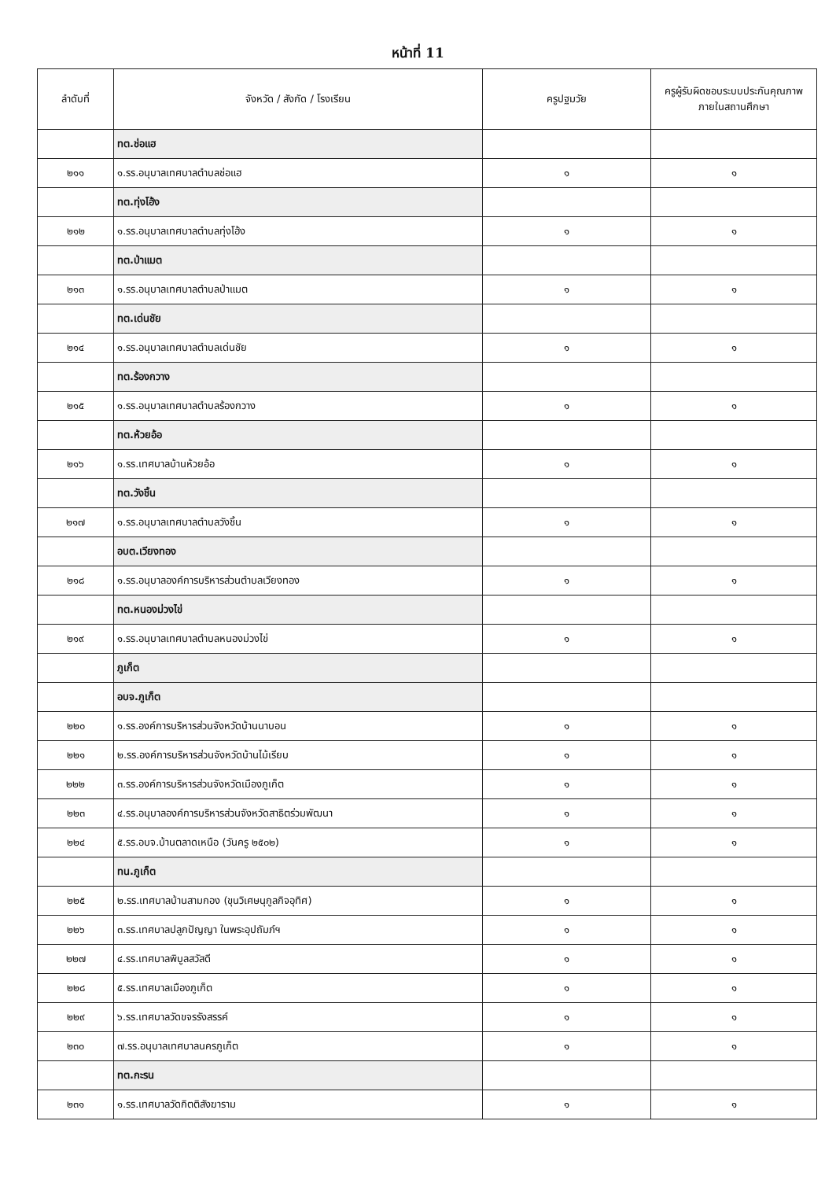หน้าที่ 11
| ลำดับที่ | จังหวัด / สังกัด / โรงเรียน | ครูปฐมวัย | ครูผู้รับผิดชอบระบบประกันคุณภาพภายในสถานศึกษา |
| --- | --- | --- | --- |
| | ทต.ช่อแฮ | | |
| ๒๑๑ | ๑.รร.อนุบาลเทศบาลตำบลช่อแฮ | ๑ | ๑ |
| | ทต.ทุ่งโฮ้ง | | |
| ๒๑๒ | ๑.รร.อนุบาลเทศบาลตำบลทุ่งโฮ้ง | ๑ | ๑ |
| | ทต.ป่าแมต | | |
| ๒๑๓ | ๑.รร.อนุบาลเทศบาลตำบลป่าแมต | ๑ | ๑ |
| | ทต.เด่นชัย | | |
| ๒๑๔ | ๑.รร.อนุบาลเทศบาลตำบลเด่นชัย | ๑ | ๑ |
| | ทต.ร้องกวาง | | |
| ๒๑๕ | ๑.รร.อนุบาลเทศบาลตำบลร้องกวาง | ๑ | ๑ |
| | ทต.ห้วยอ้อ | | |
| ๒๑๖ | ๑.รร.เทศบาลบ้านห้วยอ้อ | ๑ | ๑ |
| | ทต.วังชิ้น | | |
| ๒๑๗ | ๑.รร.อนุบาลเทศบาลตำบลวังชิ้น | ๑ | ๑ |
| | อบต.เวียงทอง | | |
| ๒๑๘ | ๑.รร.อนุบาลองค์การบริหารส่วนตำบลเวียงทอง | ๑ | ๑ |
| | ทต.หนองม่วงไข่ | | |
| ๒๑๙ | ๑.รร.อนุบาลเทศบาลตำบลหนองม่วงไข่ | ๑ | ๑ |
| | ภูเก็ต | | |
| | อบจ.ภูเก็ต | | |
| ๒๒๐ | ๑.รร.องค์การบริหารส่วนจังหวัดบ้านนาบอน | ๑ | ๑ |
| ๒๒๑ | ๒.รร.องค์การบริหารส่วนจังหวัดบ้านไม้เรียบ | ๑ | ๑ |
| ๒๒๒ | ๓.รร.องค์การบริหารส่วนจังหวัดเมืองภูเก็ต | ๑ | ๑ |
| ๒๒๓ | ๔.รร.อนุบาลองค์การบริหารส่วนจังหวัดสาธิตร่วมพัฒนา | ๑ | ๑ |
| ๒๒๔ | ๕.รร.อบจ.บ้านตลาดเหนือ (วันครู ๒๕๐๒) | ๑ | ๑ |
| | ทน.ภูเก็ต | | |
| ๒๒๕ | ๒.รร.เทศบาลบ้านสามกอง (ขุนวิเศษนุกูลกิจอุทิศ) | ๑ | ๑ |
| ๒๒๖ | ๓.รร.เทศบาลปลูกปัญญา ในพระอุปถัมภ์ฯ | ๑ | ๑ |
| ๒๒๗ | ๔.รร.เทศบาลพิบูลสวัสดี | ๑ | ๑ |
| ๒๒๘ | ๕.รร.เทศบาลเมืองภูเก็ต | ๑ | ๑ |
| ๒๒๙ | ๖.รร.เทศบาลวัดขจรรังสรรค์ | ๑ | ๑ |
| ๒๓๐ | ๗.รร.อนุบาลเทศบาลนครภูเก็ต | ๑ | ๑ |
| | ทต.กะรน | | |
| ๒๓๑ | ๑.รร.เทศบาลวัดกิตติสังฆาราม | ๑ | ๑ |